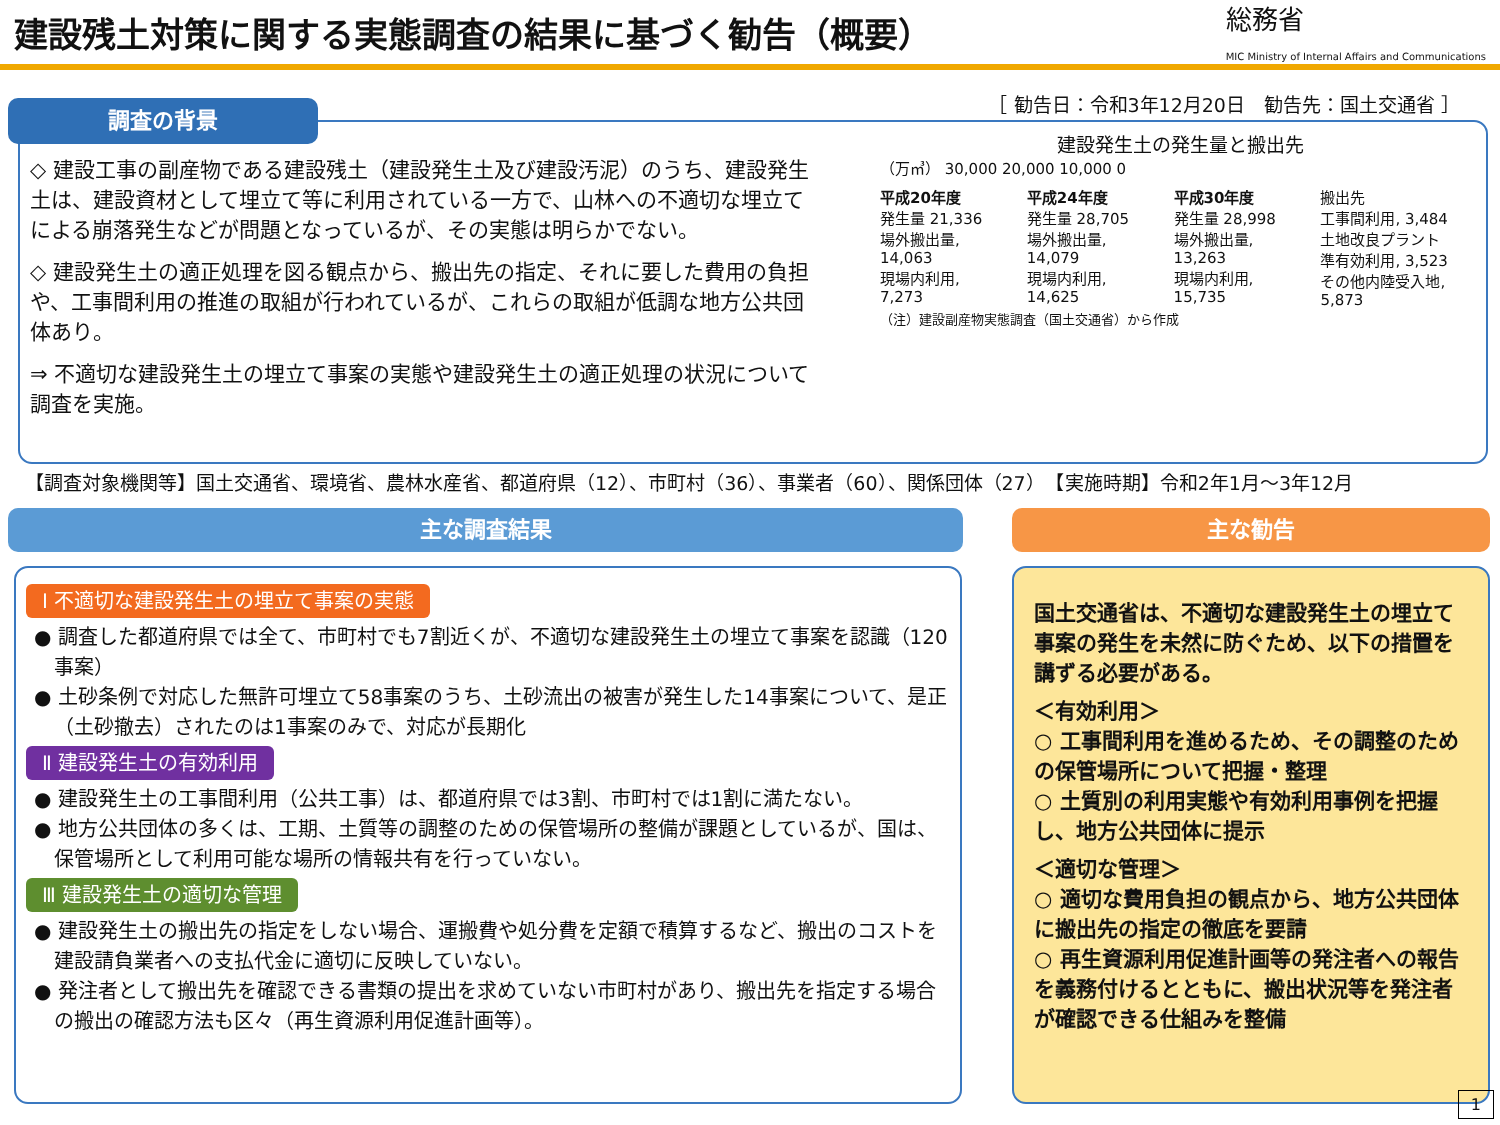建設残土対策に関する実態調査の結果に基づく勧告（概要）
総務省
MIC Ministry of Internal Affairs and Communications
［ 勧告日：令和3年12月20日　勧告先：国土交通省 ］
調査の背景
◇ 建設工事の副産物である建設残土（建設発生土及び建設汚泥）のうち、建設発生土は、建設資材として埋立て等に利用されている一方で、山林への不適切な埋立てによる崩落発生などが問題となっているが、その実態は明らかでない。
◇ 建設発生土の適正処理を図る観点から、搬出先の指定、それに要した費用の負担や、工事間利用の推進の取組が行われているが、これらの取組が低調な地方公共団体あり。
⇒ 不適切な建設発生土の埋立て事案の実態や建設発生土の適正処理の状況について調査を実施。
建設発生土の発生量と搬出先
（万㎥） 30,000 20,000 10,000 0
平成20年度
発生量 21,336
場外搬出量, 14,063
現場内利用, 7,273
平成24年度
発生量 28,705
場外搬出量, 14,079
現場内利用, 14,625
平成30年度
発生量 28,998
場外搬出量, 13,263
現場内利用, 15,735
搬出先
工事間利用, 3,484
土地改良プラント
準有効利用, 3,523
その他内陸受入地, 5,873
（注）建設副産物実態調査（国土交通省）から作成
【調査対象機関等】国土交通省、環境省、農林水産省、都道府県（12）、市町村（36）、事業者（60）、関係団体（27）　【実施時期】令和2年1月～3年12月
主な調査結果 主な勧告
Ⅰ 不適切な建設発生土の埋立て事案の実態
● 調査した都道府県では全て、市町村でも7割近くが、不適切な建設発生土の埋立て事案を認識（120事案）
● 土砂条例で対応した無許可埋立て58事案のうち、土砂流出の被害が発生した14事案について、是正（土砂撤去）されたのは1事案のみで、対応が長期化
Ⅱ 建設発生土の有効利用
● 建設発生土の工事間利用（公共工事）は、都道府県では3割、市町村では1割に満たない。
● 地方公共団体の多くは、工期、土質等の調整のための保管場所の整備が課題としているが、国は、保管場所として利用可能な場所の情報共有を行っていない。
Ⅲ 建設発生土の適切な管理
● 建設発生土の搬出先の指定をしない場合、運搬費や処分費を定額で積算するなど、搬出のコストを建設請負業者への支払代金に適切に反映していない。
● 発注者として搬出先を確認できる書類の提出を求めていない市町村があり、搬出先を指定する場合の搬出の確認方法も区々（再生資源利用促進計画等）。
国土交通省は、不適切な建設発生土の埋立て事案の発生を未然に防ぐため、以下の措置を講ずる必要がある。
＜有効利用＞
○ 工事間利用を進めるため、その調整のための保管場所について把握・整理
○ 土質別の利用実態や有効利用事例を把握し、地方公共団体に提示
＜適切な管理＞
○ 適切な費用負担の観点から、地方公共団体に搬出先の指定の徹底を要請
○ 再生資源利用促進計画等の発注者への報告を義務付けるとともに、搬出状況等を発注者が確認できる仕組みを整備
1